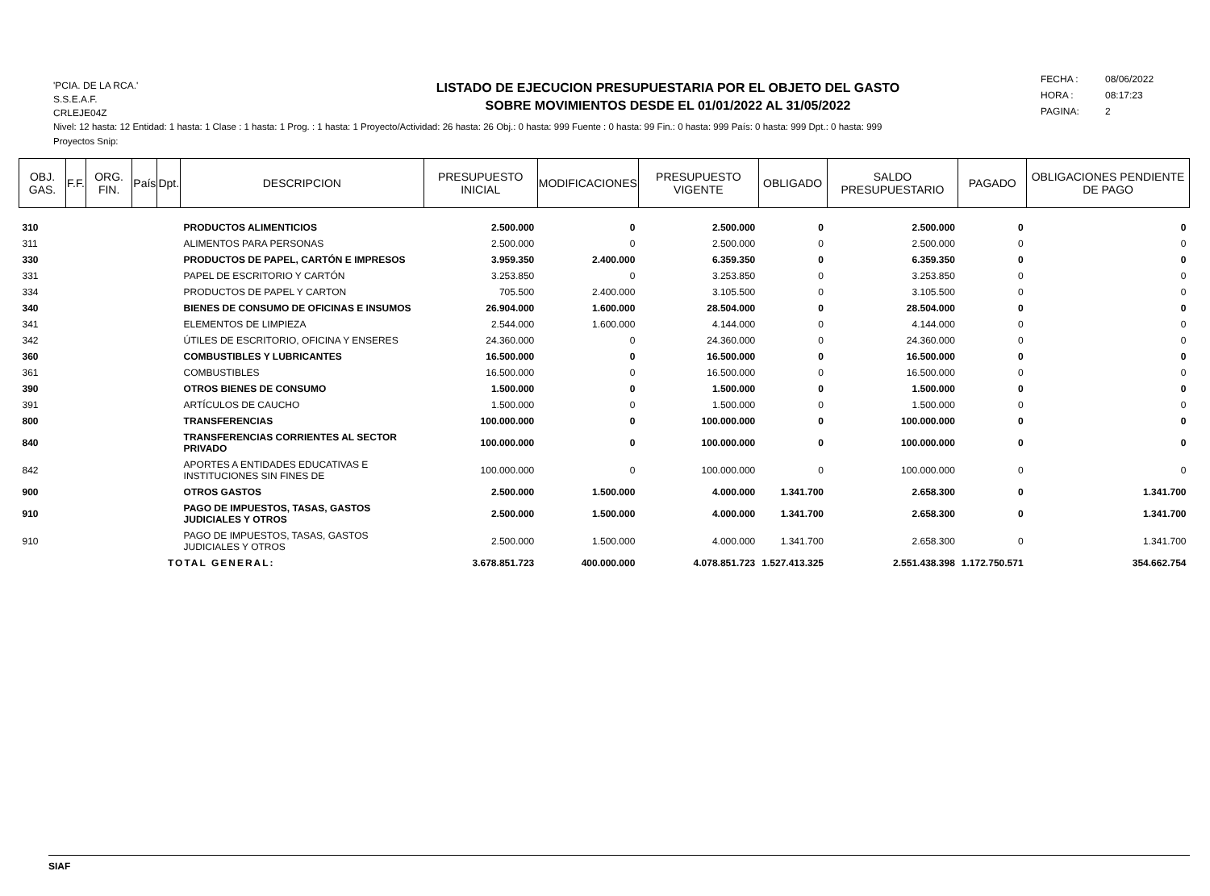'PCIA. DE LA RCA.'
S.S.E.A.F.
CRLEJE04Z
LISTADO DE EJECUCION PRESUPUESTARIA POR EL OBJETO DEL GASTO
SOBRE MOVIMIENTOS DESDE EL 01/01/2022 AL 31/05/2022
FECHA : 08/06/2022
HORA : 08:17:23
PAGINA: 2
Nivel: 12 hasta: 12 Entidad: 1 hasta: 1 Clase : 1 hasta: 1 Prog. : 1 hasta: 1 Proyecto/Actividad: 26 hasta: 26 Obj.: 0 hasta: 999 Fuente : 0 hasta: 99 Fin.: 0 hasta: 999 País: 0 hasta: 999 Dpt.: 0 hasta: 999
Proyectos Snip:
| OBJ. GAS. | F.F. | ORG. FIN. | País | Dpt. | DESCRIPCION | PRESUPUESTO INICIAL | MODIFICACIONES | PRESUPUESTO VIGENTE | OBLIGADO | SALDO PRESUPUESTARIO | PAGADO | OBLIGACIONES PENDIENTE DE PAGO |
| --- | --- | --- | --- | --- | --- | --- | --- | --- | --- | --- | --- | --- |
| 310 | | | | | PRODUCTOS ALIMENTICIOS | 2.500.000 | 0 | 2.500.000 | 0 | 2.500.000 | 0 | 0 |
| 311 | | | | | ALIMENTOS PARA PERSONAS | 2.500.000 | 0 | 2.500.000 | 0 | 2.500.000 | 0 | 0 |
| 330 | | | | | PRODUCTOS DE PAPEL, CARTÓN E IMPRESOS | 3.959.350 | 2.400.000 | 6.359.350 | 0 | 6.359.350 | 0 | 0 |
| 331 | | | | | PAPEL DE ESCRITORIO Y CARTÓN | 3.253.850 | 0 | 3.253.850 | 0 | 3.253.850 | 0 | 0 |
| 334 | | | | | PRODUCTOS DE PAPEL Y CARTON | 705.500 | 2.400.000 | 3.105.500 | 0 | 3.105.500 | 0 | 0 |
| 340 | | | | | BIENES DE CONSUMO DE OFICINAS E INSUMOS | 26.904.000 | 1.600.000 | 28.504.000 | 0 | 28.504.000 | 0 | 0 |
| 341 | | | | | ELEMENTOS DE LIMPIEZA | 2.544.000 | 1.600.000 | 4.144.000 | 0 | 4.144.000 | 0 | 0 |
| 342 | | | | | ÚTILES DE ESCRITORIO, OFICINA Y ENSERES | 24.360.000 | 0 | 24.360.000 | 0 | 24.360.000 | 0 | 0 |
| 360 | | | | | COMBUSTIBLES Y LUBRICANTES | 16.500.000 | 0 | 16.500.000 | 0 | 16.500.000 | 0 | 0 |
| 361 | | | | | COMBUSTIBLES | 16.500.000 | 0 | 16.500.000 | 0 | 16.500.000 | 0 | 0 |
| 390 | | | | | OTROS BIENES DE CONSUMO | 1.500.000 | 0 | 1.500.000 | 0 | 1.500.000 | 0 | 0 |
| 391 | | | | | ARTÍCULOS DE CAUCHO | 1.500.000 | 0 | 1.500.000 | 0 | 1.500.000 | 0 | 0 |
| 800 | | | | | TRANSFERENCIAS | 100.000.000 | 0 | 100.000.000 | 0 | 100.000.000 | 0 | 0 |
| 840 | | | | | TRANSFERENCIAS CORRIENTES AL SECTOR PRIVADO | 100.000.000 | 0 | 100.000.000 | 0 | 100.000.000 | 0 | 0 |
| 842 | | | | | APORTES A ENTIDADES EDUCATIVAS E INSTITUCIONES SIN FINES DE | 100.000.000 | 0 | 100.000.000 | 0 | 100.000.000 | 0 | 0 |
| 900 | | | | | OTROS GASTOS | 2.500.000 | 1.500.000 | 4.000.000 | 1.341.700 | 2.658.300 | 0 | 1.341.700 |
| 910 | | | | | PAGO DE IMPUESTOS, TASAS, GASTOS JUDICIALES Y OTROS | 2.500.000 | 1.500.000 | 4.000.000 | 1.341.700 | 2.658.300 | 0 | 1.341.700 |
| 910 | | | | | PAGO DE IMPUESTOS, TASAS, GASTOS JUDICIALES Y OTROS | 2.500.000 | 1.500.000 | 4.000.000 | 1.341.700 | 2.658.300 | 0 | 1.341.700 |
| TOTAL GENERAL: | | | | | | 3.678.851.723 | 400.000.000 | 4.078.851.723 | 1.527.413.325 | 2.551.438.398 | 1.172.750.571 | 354.662.754 |
SIAF